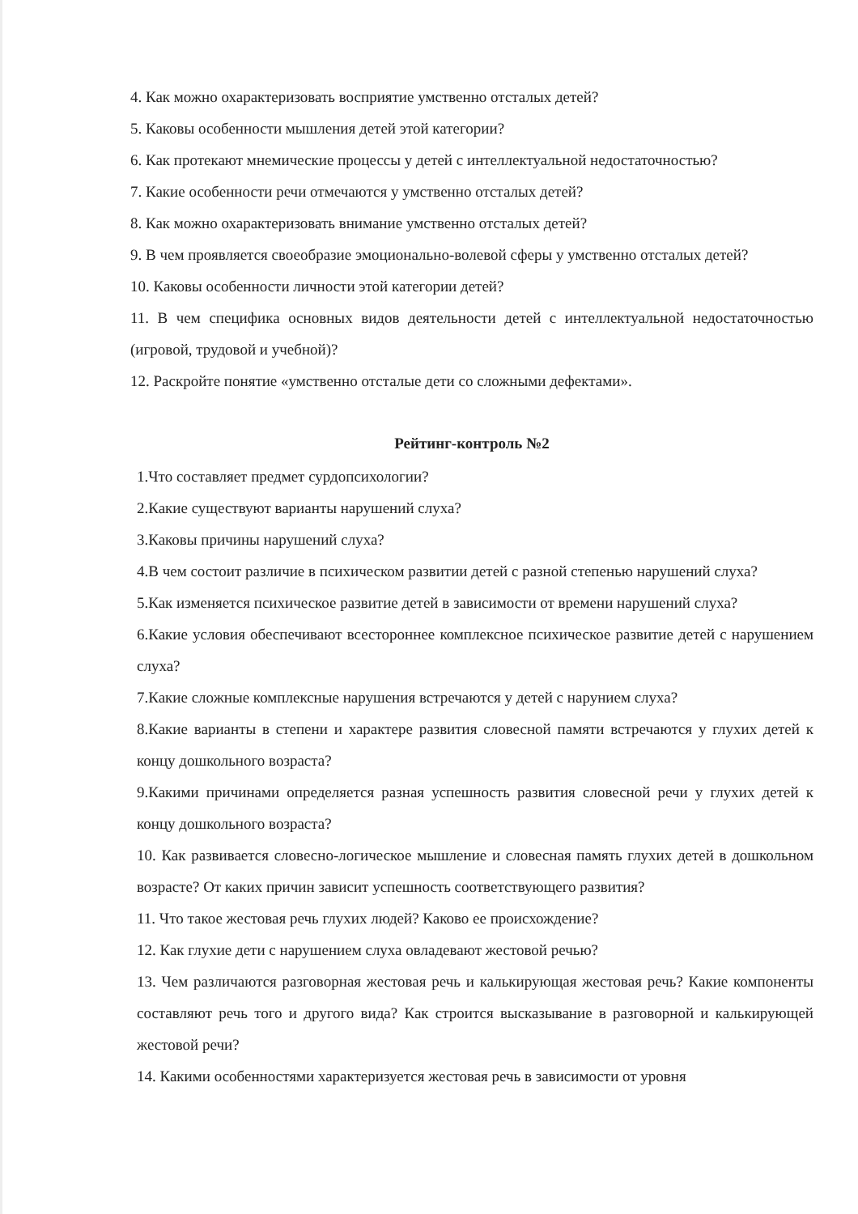4. Как можно охарактеризовать восприятие умственно отсталых детей?
5. Каковы особенности мышления детей этой категории?
6. Как протекают мнемические процессы у детей с интеллектуальной недостаточностью?
7. Какие особенности речи отмечаются у умственно отсталых детей?
8. Как можно охарактеризовать внимание умственно отсталых детей?
9. В чем проявляется своеобразие эмоционально-волевой сферы у умственно отсталых детей?
10. Каковы особенности личности этой категории детей?
11. В чем специфика основных видов деятельности детей с интеллектуальной недостаточностью (игровой, трудовой и учебной)?
12. Раскройте понятие «умственно отсталые дети со сложными дефектами».
Рейтинг-контроль №2
1.Что составляет предмет сурдопсихологии?
2.Какие существуют варианты нарушений слуха?
3.Каковы причины нарушений слуха?
4.В чем состоит различие в психическом развитии детей с разной степенью нарушений слуха?
5.Как изменяется психическое развитие детей в зависимости от времени нарушений слуха?
6.Какие условия обеспечивают всестороннее комплексное психическое развитие детей с нарушением слуха?
7.Какие сложные комплексные нарушения встречаются у детей с нарунием слуха?
8.Какие варианты в степени и характере развития словесной памяти встречаются у глухих детей к концу дошкольного возраста?
9.Какими причинами определяется разная успешность развития словесной речи у глухих детей к концу дошкольного возраста?
10. Как развивается словесно-логическое мышление и словесная память глухих детей в дошкольном возрасте? От каких причин зависит успешность соответствующего развития?
11. Что такое жестовая речь глухих людей? Каково ее происхождение?
12. Как глухие дети с нарушением слуха овладевают жестовой речью?
13. Чем различаются разговорная жестовая речь и калькирующая жестовая речь? Какие компоненты составляют речь того и другого вида? Как строится высказывание в разговорной и калькирующей жестовой речи?
14. Какими особенностями характеризуется жестовая речь в зависимости от уровня